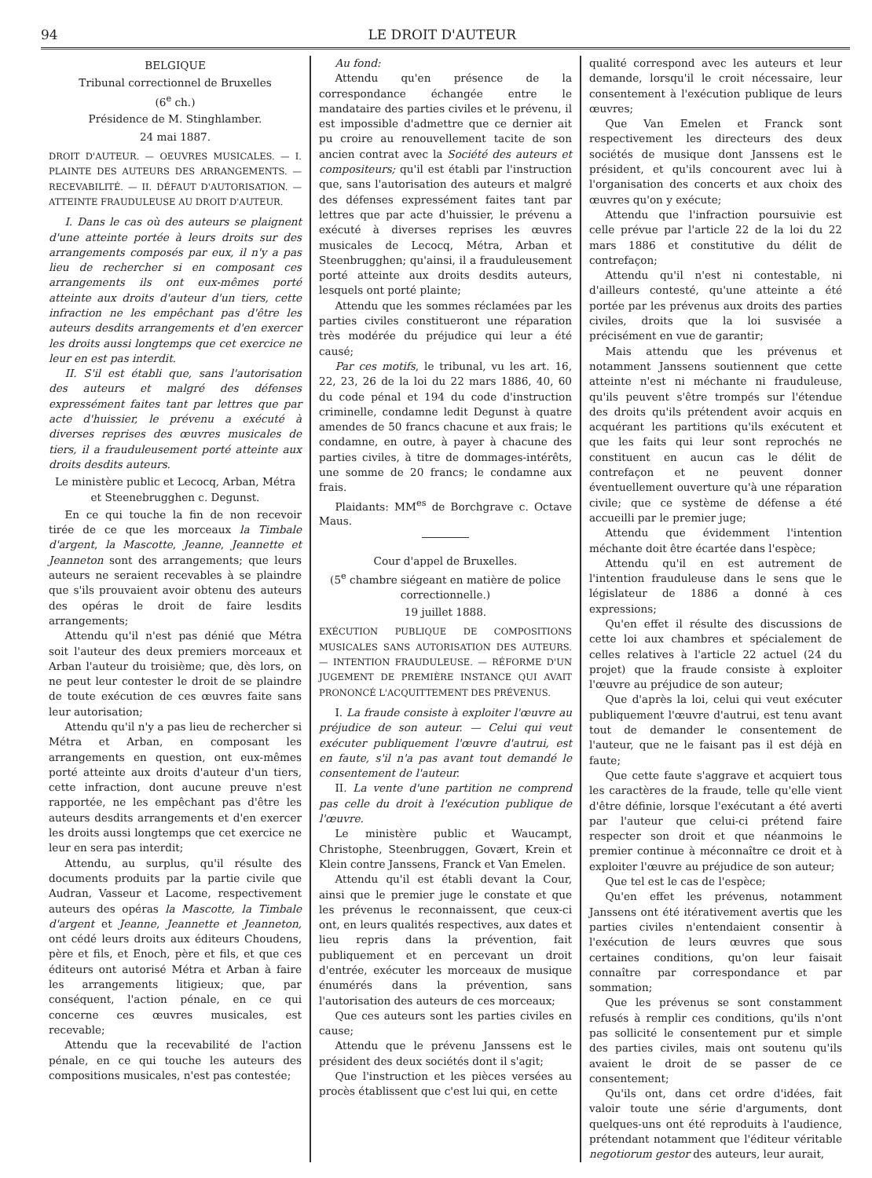94 LE DROIT D'AUTEUR
BELGIQUE
Tribunal correctionnel de Bruxelles
(6<sup>e</sup> ch.)
Présidence de M. Stinghlamber.
24 mai 1887.
DROIT D'AUTEUR. — OEUVRES MUSICALES. — I. PLAINTE DES AUTEURS DES ARRANGEMENTS. — RECEVABILITÉ. — II. DÉFAUT D'AUTORISATION. — ATTEINTE FRAUDULEUSE AU DROIT D'AUTEUR.
I. Dans le cas où des auteurs se plaignent d'une atteinte portée à leurs droits sur des arrangements composés par eux, il n'y a pas lieu de rechercher si en composant ces arrangements ils ont eux-mêmes porté atteinte aux droits d'auteur d'un tiers, cette infraction ne les empêchant pas d'être les auteurs desdits arrangements et d'en exercer les droits aussi longtemps que cet exercice ne leur en est pas interdit.
II. S'il est établi que, sans l'autorisation des auteurs et malgré des défenses expressément faites tant par lettres que par acte d'huissier, le prévenu a exécuté à diverses reprises des œuvres musicales de tiers, il a frauduleusement porté atteinte aux droits desdits auteurs.
Le ministère public et Lecocq, Arban, Métra et Steenebrugghen c. Degunst.
En ce qui touche la fin de non recevoir tirée de ce que les morceaux la Timbale d'argent, la Mascotte, Jeanne, Jeannette et Jeanneton sont des arrangements; que leurs auteurs ne seraient recevables à se plaindre que s'ils prouvaient avoir obtenu des auteurs des opéras le droit de faire lesdits arrangements;
Attendu qu'il n'est pas dénié que Métra soit l'auteur des deux premiers morceaux et Arban l'auteur du troisième; que, dès lors, on ne peut leur contester le droit de se plaindre de toute exécution de ces œuvres faite sans leur autorisation;
Attendu qu'il n'y a pas lieu de rechercher si Métra et Arban, en composant les arrangements en question, ont eux-mêmes porté atteinte aux droits d'auteur d'un tiers, cette infraction, dont aucune preuve n'est rapportée, ne les empêchant pas d'être les auteurs desdits arrangements et d'en exercer les droits aussi longtemps que cet exercice ne leur en sera pas interdit;
Attendu, au surplus, qu'il résulte des documents produits par la partie civile que Audran, Vasseur et Lacome, respectivement auteurs des opéras la Mascotte, la Timbale d'argent et Jeanne, Jeannette et Jeanneton, ont cédé leurs droits aux éditeurs Choudens, père et fils, et Enoch, père et fils, et que ces éditeurs ont autorisé Métra et Arban à faire les arrangements litigieux; que, par conséquent, l'action pénale, en ce qui concerne ces œuvres musicales, est recevable;
Attendu que la recevabilité de l'action pénale, en ce qui touche les auteurs des compositions musicales, n'est pas contestée;
Au fond:
Attendu qu'en présence de la correspondance échangée entre le mandataire des parties civiles et le prévenu, il est impossible d'admettre que ce dernier ait pu croire au renouvellement tacite de son ancien contrat avec la Société des auteurs et compositeurs; qu'il est établi par l'instruction que, sans l'autorisation des auteurs et malgré des défenses expressément faites tant par lettres que par acte d'huissier, le prévenu a exécuté à diverses reprises les œuvres musicales de Lecocq, Métra, Arban et Steenbrugghen; qu'ainsi, il a frauduleusement porté atteinte aux droits desdits auteurs, lesquels ont porté plainte;
Attendu que les sommes réclamées par les parties civiles constitueront une réparation très modérée du préjudice qui leur a été causé;
Par ces motifs, le tribunal, vu les art. 16, 22, 23, 26 de la loi du 22 mars 1886, 40, 60 du code pénal et 194 du code d'instruction criminelle, condamne ledit Degunst à quatre amendes de 50 francs chacune et aux frais; le condamne, en outre, à payer à chacune des parties civiles, à titre de dommages-intérêts, une somme de 20 francs; le condamne aux frais.
Plaidants: MM<sup>es</sup> de Borchgrave c. Octave Maus.
Cour d'appel de Bruxelles.
(5<sup>e</sup> chambre siégeant en matière de police correctionnelle.)
19 juillet 1888.
EXÉCUTION PUBLIQUE DE COMPOSITIONS MUSICALES SANS AUTORISATION DES AUTEURS. — INTENTION FRAUDULEUSE. — RÉFORME D'UN JUGEMENT DE PREMIÈRE INSTANCE QUI AVAIT PRONONCÉ L'ACQUITTEMENT DES PRÉVENUS.
I. La fraude consiste à exploiter l'œuvre au préjudice de son auteur. — Celui qui veut exécuter publiquement l'œuvre d'autrui, est en faute, s'il n'a pas avant tout demandé le consentement de l'auteur.
II. La vente d'une partition ne comprend pas celle du droit à l'exécution publique de l'œuvre.
Le ministère public et Waucampt, Christophe, Steenbruggen, Govært, Krein et Klein contre Janssens, Franck et Van Emelen.
Attendu qu'il est établi devant la Cour, ainsi que le premier juge le constate et que les prévenus le reconnaissent, que ceux-ci ont, en leurs qualités respectives, aux dates et lieu repris dans la prévention, fait publiquement et en percevant un droit d'entrée, exécuter les morceaux de musique énumérés dans la prévention, sans l'autorisation des auteurs de ces morceaux;
Que ces auteurs sont les parties civiles en cause;
Attendu que le prévenu Janssens est le président des deux sociétés dont il s'agit;
Que l'instruction et les pièces versées au procès établissent que c'est lui qui, en cette
qualité correspond avec les auteurs et leur demande, lorsqu'il le croit nécessaire, leur consentement à l'exécution publique de leurs œuvres;
Que Van Emelen et Franck sont respectivement les directeurs des deux sociétés de musique dont Janssens est le président, et qu'ils concourent avec lui à l'organisation des concerts et aux choix des œuvres qu'on y exécute;
Attendu que l'infraction poursuivie est celle prévue par l'article 22 de la loi du 22 mars 1886 et constitutive du délit de contrefaçon;
Attendu qu'il n'est ni contestable, ni d'ailleurs contesté, qu'une atteinte a été portée par les prévenus aux droits des parties civiles, droits que la loi susvisée a précisément en vue de garantir;
Mais attendu que les prévenus et notamment Janssens soutiennent que cette atteinte n'est ni méchante ni frauduleuse, qu'ils peuvent s'être trompés sur l'étendue des droits qu'ils prétendent avoir acquis en acquérant les partitions qu'ils exécutent et que les faits qui leur sont reprochés ne constituent en aucun cas le délit de contrefaçon et ne peuvent donner éventuellement ouverture qu'à une réparation civile; que ce système de défense a été accueilli par le premier juge;
Attendu que évidemment l'intention méchante doit être écartée dans l'espèce;
Attendu qu'il en est autrement de l'intention frauduleuse dans le sens que le législateur de 1886 a donné à ces expressions;
Qu'en effet il résulte des discussions de cette loi aux chambres et spécialement de celles relatives à l'article 22 actuel (24 du projet) que la fraude consiste à exploiter l'œuvre au préjudice de son auteur;
Que d'après la loi, celui qui veut exécuter publiquement l'œuvre d'autrui, est tenu avant tout de demander le consentement de l'auteur, que ne le faisant pas il est déjà en faute;
Que cette faute s'aggrave et acquiert tous les caractères de la fraude, telle qu'elle vient d'être définie, lorsque l'exécutant a été averti par l'auteur que celui-ci prétend faire respecter son droit et que néanmoins le premier continue à méconnaître ce droit et à exploiter l'œuvre au préjudice de son auteur;
Que tel est le cas de l'espèce;
Qu'en effet les prévenus, notamment Janssens ont été itérativement avertis que les parties civiles n'entendaient consentir à l'exécution de leurs œuvres que sous certaines conditions, qu'on leur faisait connaître par correspondance et par sommation;
Que les prévenus se sont constamment refusés à remplir ces conditions, qu'ils n'ont pas sollicité le consentement pur et simple des parties civiles, mais ont soutenu qu'ils avaient le droit de se passer de ce consentement;
Qu'ils ont, dans cet ordre d'idées, fait valoir toute une série d'arguments, dont quelques-uns ont été reproduits à l'audience, prétendant notamment que l'éditeur véritable negotiorum gestor des auteurs, leur aurait,